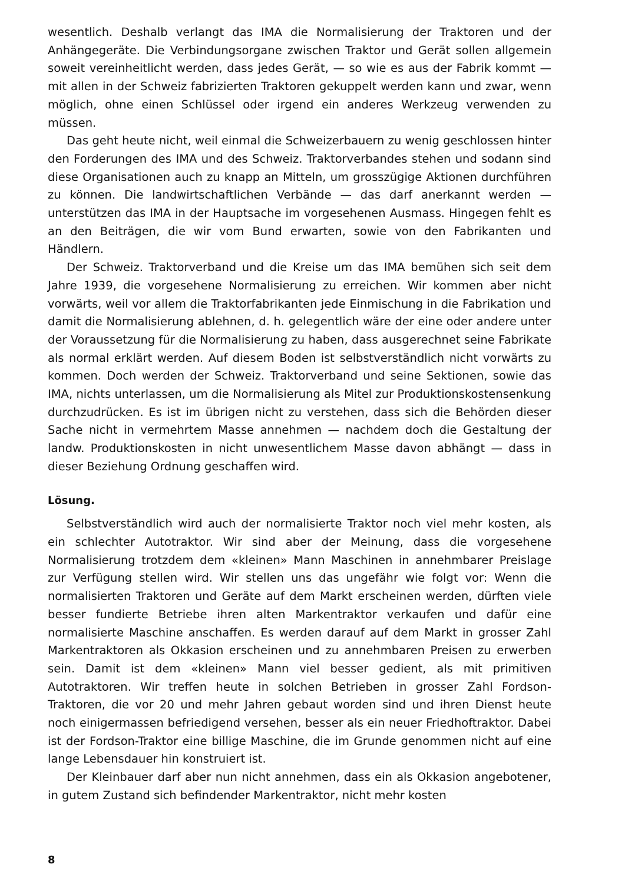wesentlich. Deshalb verlangt das IMA die Normalisierung der Traktoren und der Anhängegeräte. Die Verbindungsorgane zwischen Traktor und Gerät sollen allgemein soweit vereinheitlicht werden, dass jedes Gerät, — so wie es aus der Fabrik kommt — mit allen in der Schweiz fabrizierten Traktoren gekuppelt werden kann und zwar, wenn möglich, ohne einen Schlüssel oder irgend ein anderes Werkzeug verwenden zu müssen.
Das geht heute nicht, weil einmal die Schweizerbauern zu wenig geschlossen hinter den Forderungen des IMA und des Schweiz. Traktorverbandes stehen und sodann sind diese Organisationen auch zu knapp an Mitteln, um grosszügige Aktionen durchführen zu können. Die landwirtschaftlichen Verbände — das darf anerkannt werden — unterstützen das IMA in der Hauptsache im vorgesehenen Ausmass. Hingegen fehlt es an den Beiträgen, die wir vom Bund erwarten, sowie von den Fabrikanten und Händlern.
Der Schweiz. Traktorverband und die Kreise um das IMA bemühen sich seit dem Jahre 1939, die vorgesehene Normalisierung zu erreichen. Wir kommen aber nicht vorwärts, weil vor allem die Traktorfabrikanten jede Einmischung in die Fabrikation und damit die Normalisierung ablehnen, d. h. gelegentlich wäre der eine oder andere unter der Voraussetzung für die Normalisierung zu haben, dass ausgerechnet seine Fabrikate als normal erklärt werden. Auf diesem Boden ist selbstverständlich nicht vorwärts zu kommen. Doch werden der Schweiz. Traktorverband und seine Sektionen, sowie das IMA, nichts unterlassen, um die Normalisierung als Mitel zur Produktionskostensenkung durchzudrücken. Es ist im übrigen nicht zu verstehen, dass sich die Behörden dieser Sache nicht in vermehrtem Masse annehmen — nachdem doch die Gestaltung der landw. Produktionskosten in nicht unwesentlichem Masse davon abhängt — dass in dieser Beziehung Ordnung geschaffen wird.
Lösung.
Selbstverständlich wird auch der normalisierte Traktor noch viel mehr kosten, als ein schlechter Autotraktor. Wir sind aber der Meinung, dass die vorgesehene Normalisierung trotzdem dem «kleinen» Mann Maschinen in annehmbarer Preislage zur Verfügung stellen wird. Wir stellen uns das ungefähr wie folgt vor: Wenn die normalisierten Traktoren und Geräte auf dem Markt erscheinen werden, dürften viele besser fundierte Betriebe ihren alten Markentraktor verkaufen und dafür eine normalisierte Maschine anschaffen. Es werden darauf auf dem Markt in grosser Zahl Markentraktoren als Okkasion erscheinen und zu annehmbaren Preisen zu erwerben sein. Damit ist dem «kleinen» Mann viel besser gedient, als mit primitiven Autotraktoren. Wir treffen heute in solchen Betrieben in grosser Zahl Fordson-Traktoren, die vor 20 und mehr Jahren gebaut worden sind und ihren Dienst heute noch einigermassen befriedigend versehen, besser als ein neuer Friedhoftraktor. Dabei ist der Fordson-Traktor eine billige Maschine, die im Grunde genommen nicht auf eine lange Lebensdauer hin konstruiert ist.
Der Kleinbauer darf aber nun nicht annehmen, dass ein als Okkasion angebotener, in gutem Zustand sich befindender Markentraktor, nicht mehr kosten
8